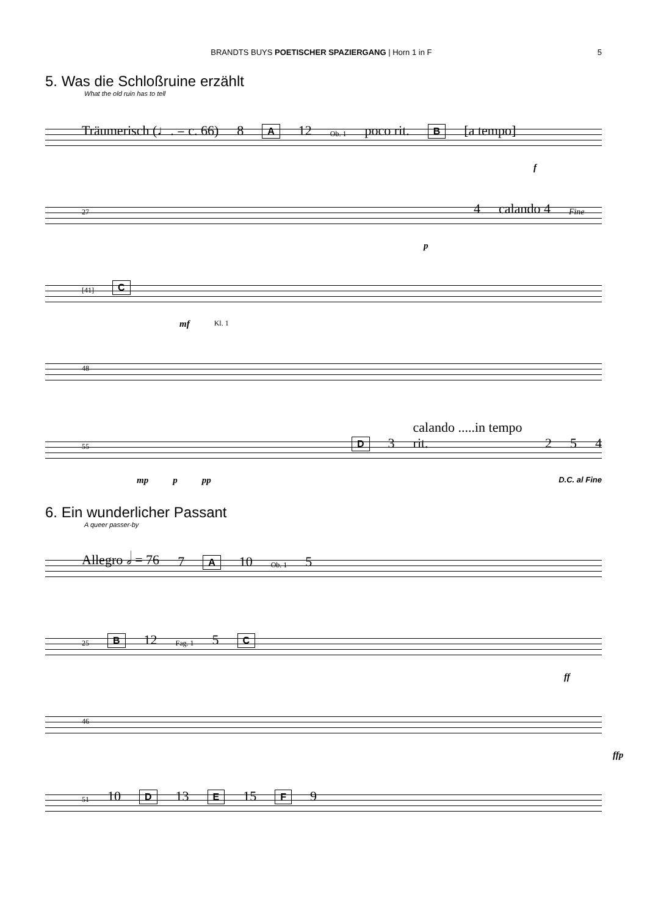BRANDTS BUYS POETISCHER SPAZIERGANG | Horn 1 in F 5
5. Was die Schloßruine erzählt
What the old ruin has to tell
Träumerisch (♩. = c. 66) 8 A 12 Ob. 1 poco rit. B [a tempo]
f
27 4 calando 4 Fine
p
[41] C
mf Kl. 1
48
55 D 3 calando .....in tempo rit. 2 5 4
mp p pp D.C. al Fine
6. Ein wunderlicher Passant
A queer passer-by
Allegro 𝅗𝅥 = 76 7 A 10 Ob. 1 5
25 B 12 Fag. 1 5 C
ff
46
ffp
51 10 D 13 E 15 F 9